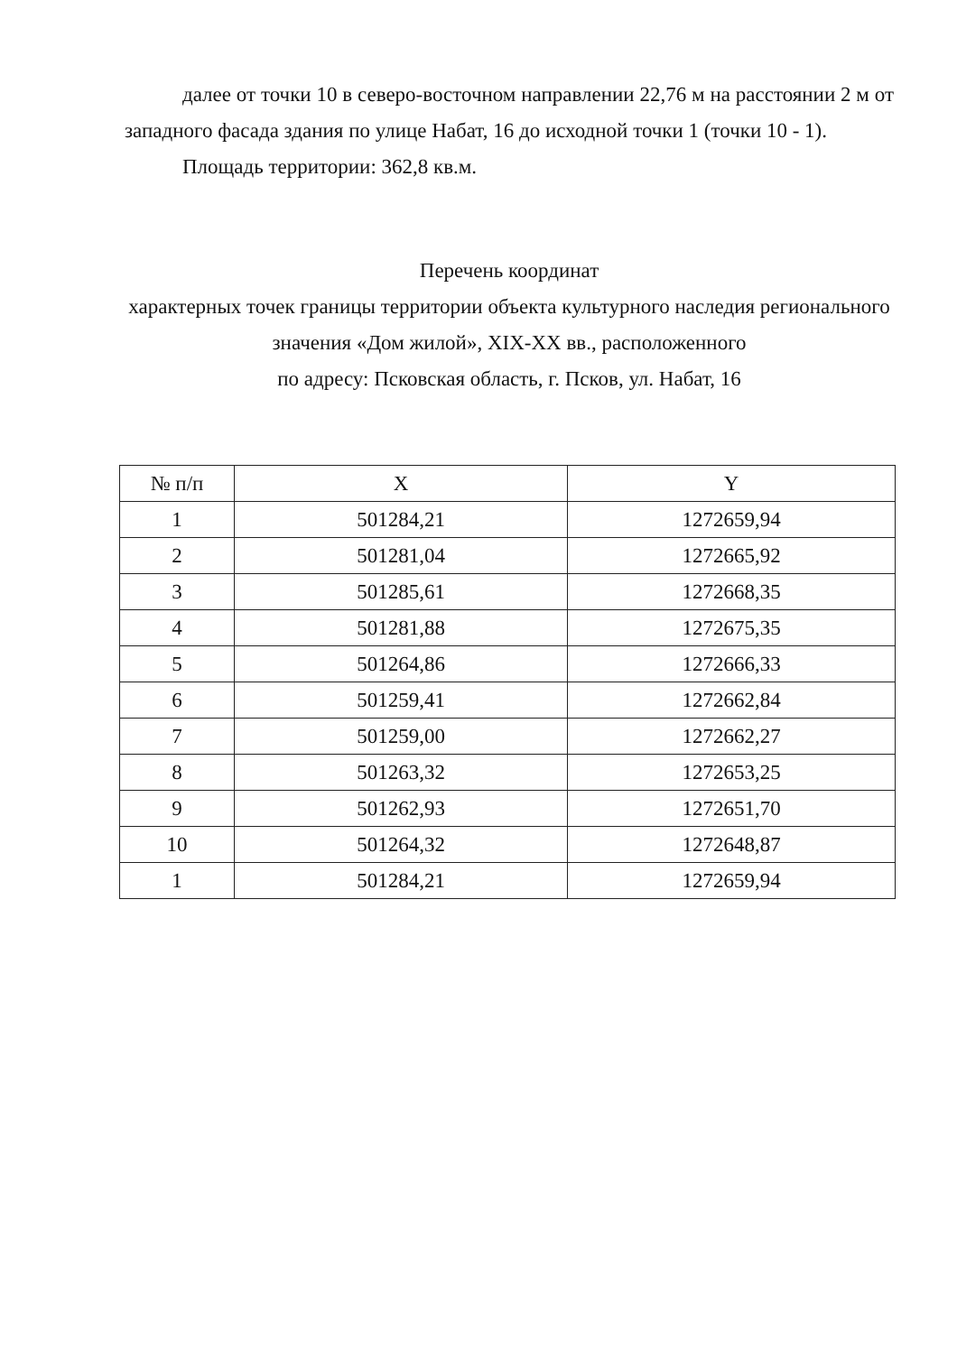далее от точки 10 в северо-восточном направлении 22,76 м на расстоянии 2 м от западного фасада здания по улице Набат, 16 до исходной точки 1 (точки 10 - 1).
Площадь территории: 362,8 кв.м.
Перечень координат
характерных точек границы территории объекта культурного наследия регионального значения «Дом жилой», XIX-XX вв., расположенного
по адресу: Псковская область, г. Псков, ул. Набат, 16
| № п/п | X | Y |
| --- | --- | --- |
| 1 | 501284,21 | 1272659,94 |
| 2 | 501281,04 | 1272665,92 |
| 3 | 501285,61 | 1272668,35 |
| 4 | 501281,88 | 1272675,35 |
| 5 | 501264,86 | 1272666,33 |
| 6 | 501259,41 | 1272662,84 |
| 7 | 501259,00 | 1272662,27 |
| 8 | 501263,32 | 1272653,25 |
| 9 | 501262,93 | 1272651,70 |
| 10 | 501264,32 | 1272648,87 |
| 1 | 501284,21 | 1272659,94 |